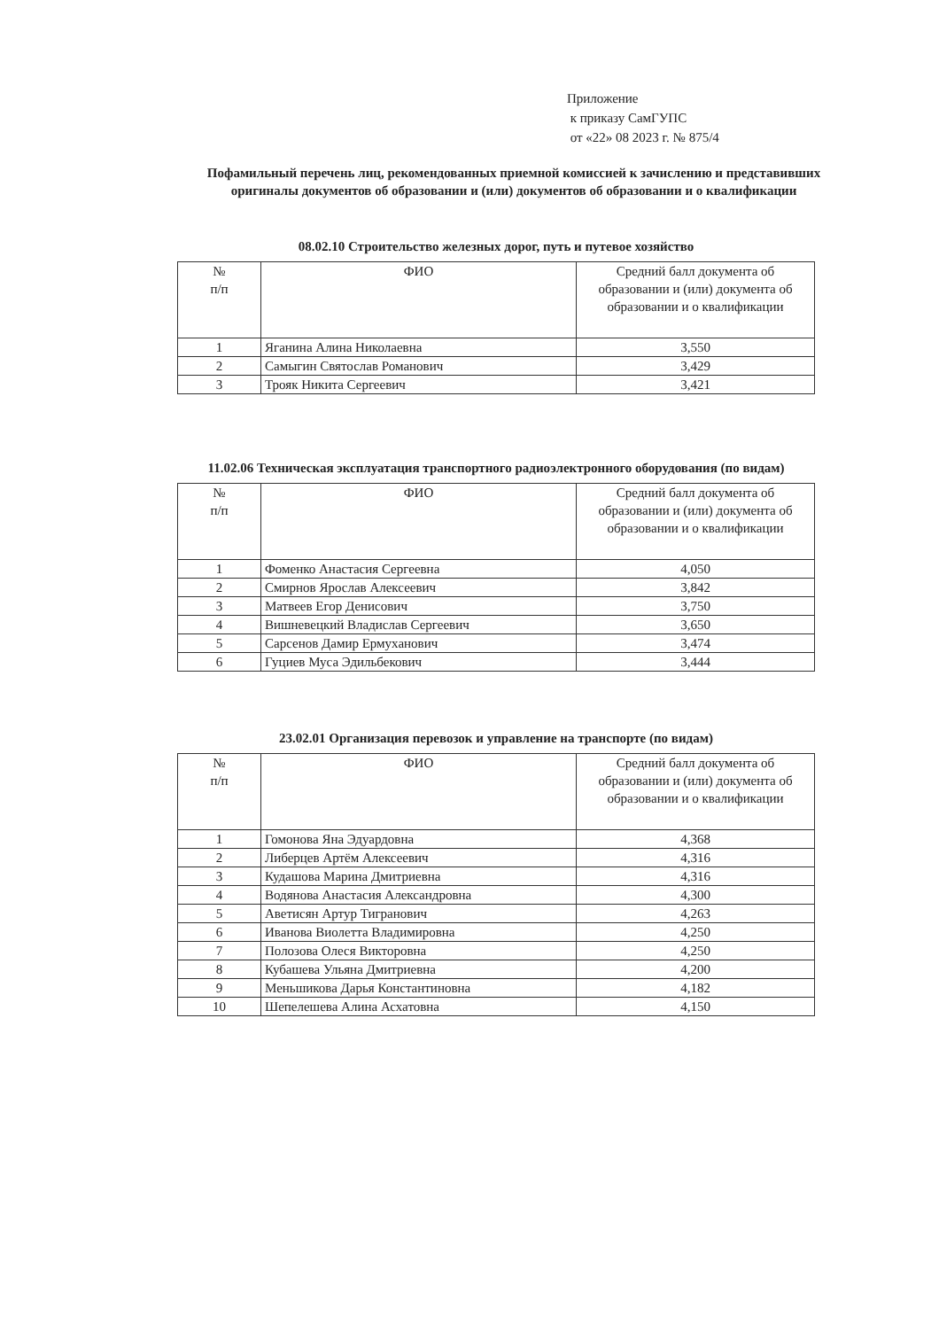Приложение
к приказу СамГУПС
от «22» 08 2023 г. № 875/4
Пофамильный перечень лиц, рекомендованных приемной комиссией к зачислению и представивших оригиналы документов об образовании и (или) документов об образовании и о квалификации
08.02.10 Строительство железных дорог, путь и путевое хозяйство
| № п/п | ФИО | Средний балл документа об образовании и (или) документа об образовании и о квалификации |
| --- | --- | --- |
| 1 | Яганина Алина Николаевна | 3,550 |
| 2 | Самыгин Святослав Романович | 3,429 |
| 3 | Трояк Никита Сергеевич | 3,421 |
11.02.06 Техническая эксплуатация транспортного радиоэлектронного оборудования (по видам)
| № п/п | ФИО | Средний балл документа об образовании и (или) документа об образовании и о квалификации |
| --- | --- | --- |
| 1 | Фоменко Анастасия Сергеевна | 4,050 |
| 2 | Смирнов Ярослав Алексеевич | 3,842 |
| 3 | Матвеев Егор Денисович | 3,750 |
| 4 | Вишневецкий Владислав Сергеевич | 3,650 |
| 5 | Сарсенов Дамир Ермуханович | 3,474 |
| 6 | Гуциев Муса Эдильбекович | 3,444 |
23.02.01 Организация перевозок и управление на транспорте (по видам)
| № п/п | ФИО | Средний балл документа об образовании и (или) документа об образовании и о квалификации |
| --- | --- | --- |
| 1 | Гомонова Яна Эдуардовна | 4,368 |
| 2 | Либерцев Артём Алексеевич | 4,316 |
| 3 | Кудашова Марина Дмитриевна | 4,316 |
| 4 | Водянова Анастасия Александровна | 4,300 |
| 5 | Аветисян Артур Тигранович | 4,263 |
| 6 | Иванова Виолетта Владимировна | 4,250 |
| 7 | Полозова Олеся Викторовна | 4,250 |
| 8 | Кубашева Ульяна Дмитриевна | 4,200 |
| 9 | Меньшикова Дарья Константиновна | 4,182 |
| 10 | Шепелешева Алина Асхатовна | 4,150 |